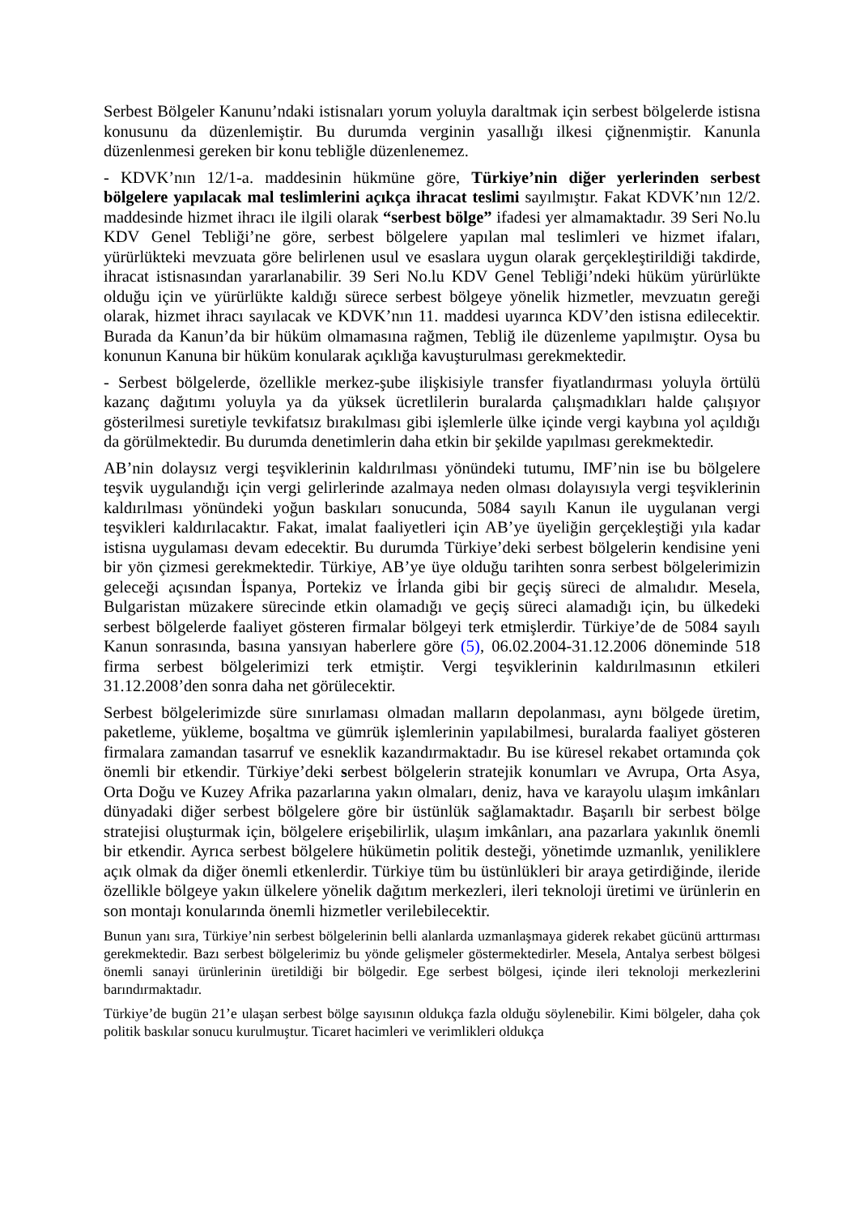Serbest Bölgeler Kanunu’ndaki istisnaları yorum yoluyla daraltmak için serbest bölgelerde istisna konusunu da düzenlemiştir. Bu durumda verginin yasallığı ilkesi çiğnenmiştir. Kanunla düzenlenmesi gereken bir konu tebliğle düzenlenemez.
- KDVK’nın 12/1-a. maddesinin hükmüne göre, Türkiye’nin diğer yerlerinden serbest bölgelere yapılacak mal teslimlerini açıkça ihracat teslimi sayılmıştır. Fakat KDVK’nın 12/2. maddesinde hizmet ihracı ile ilgili olarak “serbest bölge” ifadesi yer almamaktadır. 39 Seri No.lu KDV Genel Tebliği’ne göre, serbest bölgelere yapılan mal teslimleri ve hizmet ifaları, yürürlükteki mevzuata göre belirlenen usul ve esaslara uygun olarak gerçekleştirildiği takdirde, ihracat istisnasından yararlanabilir. 39 Seri No.lu KDV Genel Tebliği’ndeki hüküm yürürlükte olduğu için ve yürürlükte kaldığı sürece serbest bölgeye yönelik hizmetler, mevzuatın gereği olarak, hizmet ihracı sayılacak ve KDVK’nın 11. maddesi uyarınca KDV’den istisna edilecektir. Burada da Kanun’da bir hüküm olmamasına rağmen, Tebliğ ile düzenleme yapılmıştır. Oysa bu konunun Kanuna bir hüküm konularak açıklığa kavuşturulması gerekmektedir.
- Serbest bölgelerde, özellikle merkez-şube ilişkisiyle transfer fiyatlandırması yoluyla örtülü kazanç dağıtımı yoluyla ya da yüksek ücretlilerin buralarda çalışmadıkları halde çalışıyor gösterilmesi suretiyle tevkifatsız bırakılması gibi işlemlerle ülke içinde vergi kaybına yol açıldığı da görülmektedir. Bu durumda denetimlerin daha etkin bir şekilde yapılması gerekmektedir.
AB’nin dolaysız vergi teşviklerinin kaldırılması yönündeki tutumu, IMF’nin ise bu bölgelere teşvik uygulandığı için vergi gelirlerinde azalmaya neden olması dolayısıyla vergi teşviklerinin kaldırılması yönündeki yoğun baskıları sonucunda, 5084 sayılı Kanun ile uygulanan vergi teşvikleri kaldırılacaktır. Fakat, imalat faaliyetleri için AB’ye üyeliğin gerçekleştiği yıla kadar istisna uygulaması devam edecektir. Bu durumda Türkiye’deki serbest bölgelerin kendisine yeni bir yön çizmesi gerekmektedir. Türkiye, AB’ye üye olduğu tarihten sonra serbest bölgelerimizin geleceği açısından İspanya, Portekiz ve İrlanda gibi bir geçiş süreci de almalıdır. Mesela, Bulgaristan müzakere sürecinde etkin olamadığı ve geçiş süreci alamadığı için, bu ülkedeki serbest bölgelerde faaliyet gösteren firmalar bölgeyi terk etmişlerdir. Türkiye’de de 5084 sayılı Kanun sonrasında, basına yansıyan haberlere göre (5), 06.02.2004-31.12.2006 döneminde 518 firma serbest bölgelerimizi terk etmiştir. Vergi teşviklerinin kaldırılmasının etkileri 31.12.2008’den sonra daha net görülecektir.
Serbest bölgelerimizde süre sınırlaması olmadan malların depolanması, aynı bölgede üretim, paketleme, yükleme, boşaltma ve gümrük işlemlerinin yapılabilmesi, buralarda faaliyet gösteren firmalara zamandan tasarruf ve esneklik kazandırmaktadır. Bu ise küresel rekabet ortamında çok önemli bir etkendir. Türkiye’deki serbest bölgelerin stratejik konumları ve Avrupa, Orta Asya, Orta Doğu ve Kuzey Afrika pazarlarına yakın olmaları, deniz, hava ve karayolu ulaşım imkânları dünyadaki diğer serbest bölgelere göre bir üstünlük sağlamaktadır. Başarılı bir serbest bölge stratejisi oluşturmak için, bölgelere erişebilirlik, ulaşım imkânları, ana pazarlara yakınlık önemli bir etkendir. Ayrıca serbest bölgelere hükümetin politik desteği, yönetimde uzmanlık, yeniliklere açık olmak da diğer önemli etkenlerdir. Türkiye tüm bu üstünlükleri bir araya getirdiğinde, ileride özellikle bölgeye yakın ülkelere yönelik dağıtım merkezleri, ileri teknoloji üretimi ve ürünlerin en son montajı konularında önemli hizmetler verilebilecektir.
Bunun yanı sıra, Türkiye’nin serbest bölgelerinin belli alanlarda uzmanlaşmaya giderek rekabet gücünü arttırması gerekmektedir. Bazı serbest bölgelerimiz bu yönde gelişmeler göstermektedirler. Mesela, Antalya serbest bölgesi önemli sanayi ürünlerinin üretildiği bir bölgedir. Ege serbest bölgesi, içinde ileri teknoloji merkezlerini barındırmaktadır.
Türkiye’de bugün 21’e ulaşan serbest bölge sayısının oldukça fazla olduğu söylenebilir. Kimi bölgeler, daha çok politik baskılar sonucu kurulmuştur. Ticaret hacimleri ve verimlikleri oldukça